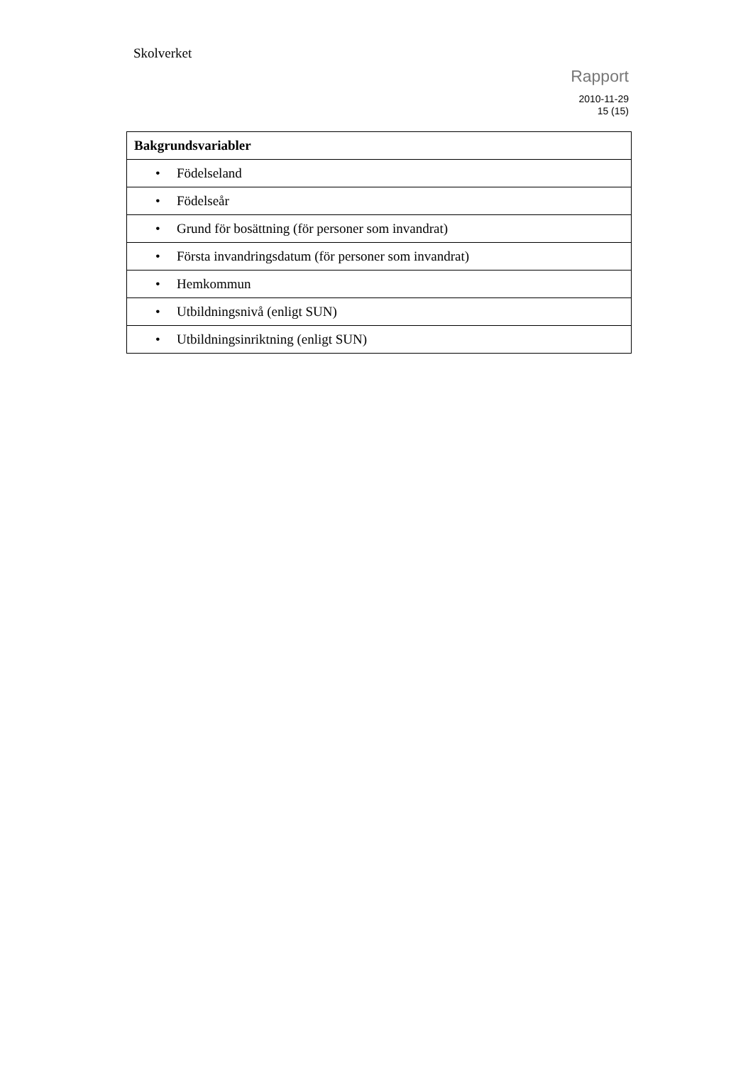Skolverket
Rapport
2010-11-29
15 (15)
| Bakgrundsvariabler |
| --- |
| • Födelseland |
| • Födelseår |
| • Grund för bosättning (för personer som invandrat) |
| • Första invandringsdatum (för personer som invandrat) |
| • Hemkommun |
| • Utbildningsnivå (enligt SUN) |
| • Utbildningsinriktning (enligt SUN) |